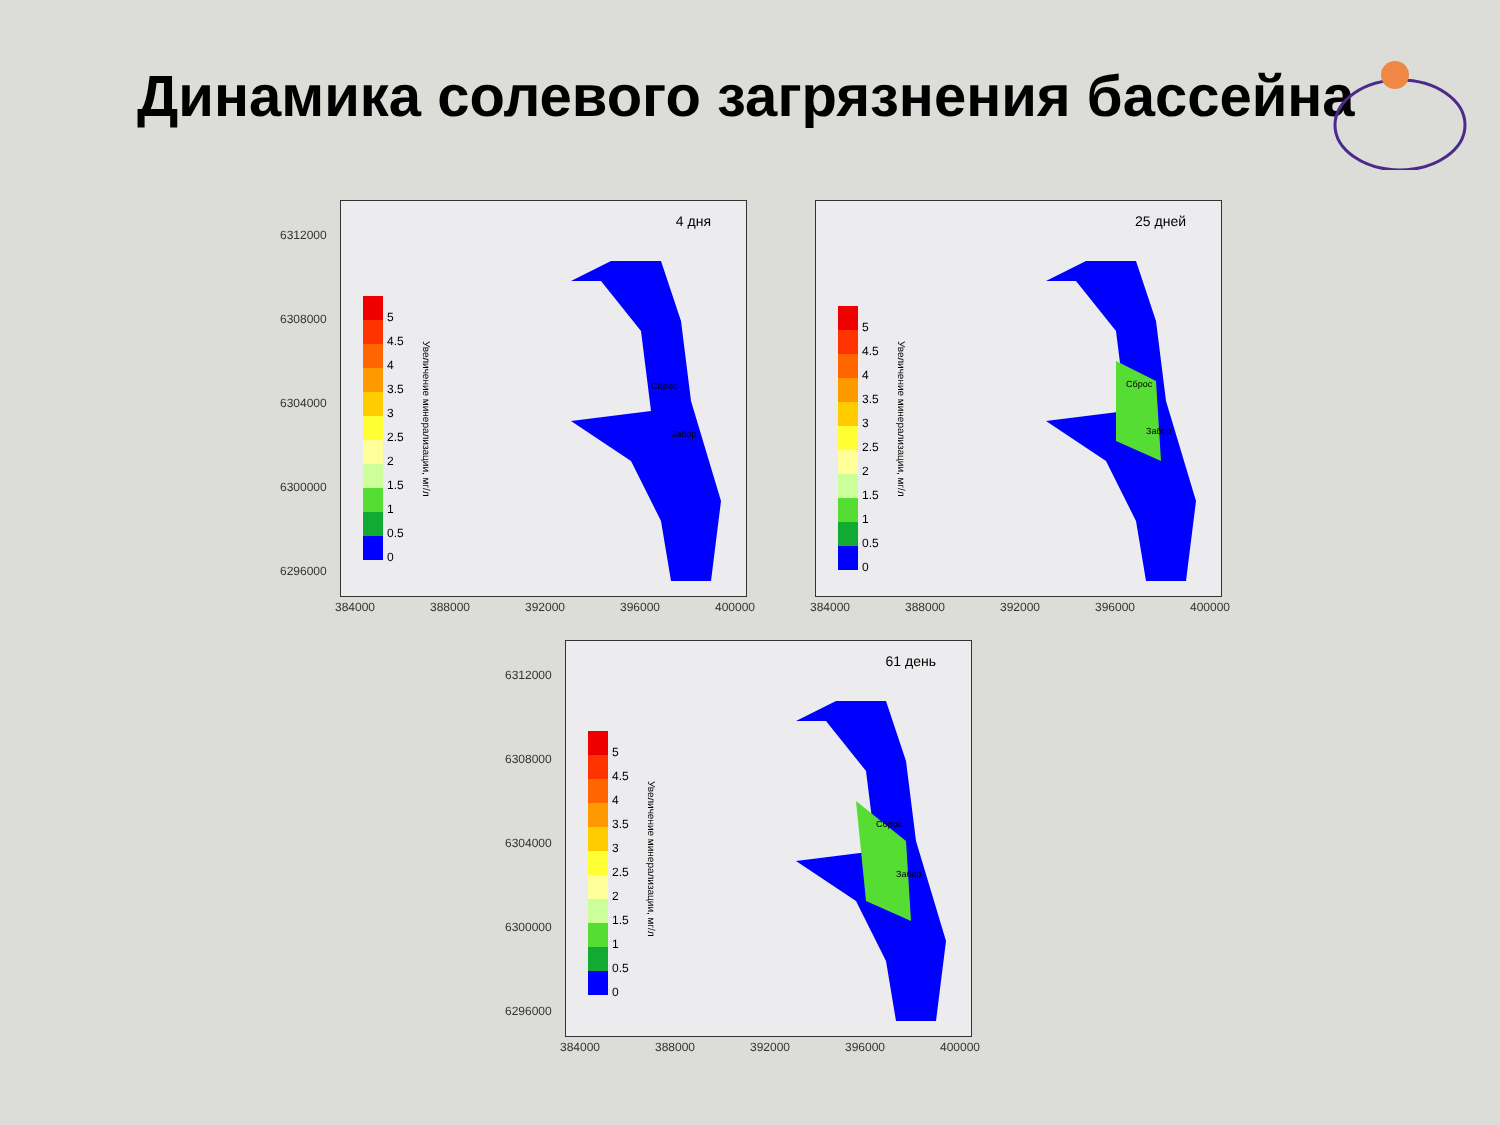Динамика солевого загрязнения бассейна
6312000
6308000
6304000
6300000
6296000
4 дня
5
4.5
4
3.5
3
2.5
2
1.5
1
0.5
0
Увеличение минерализации, мг/л
Сброс
Забор
384000 388000 392000 396000 400000
25 дней
5
4.5
4
3.5
3
2.5
2
1.5
1
0.5
0
Увеличение минерализации, мг/л
Сброс
Забор
384000 388000 392000 396000 400000
6312000
6308000
6304000
6300000
6296000
61 день
5
4.5
4
3.5
3
2.5
2
1.5
1
0.5
0
Увеличение минерализации, мг/л
Сброс
Забор
384000 388000 392000 396000 400000